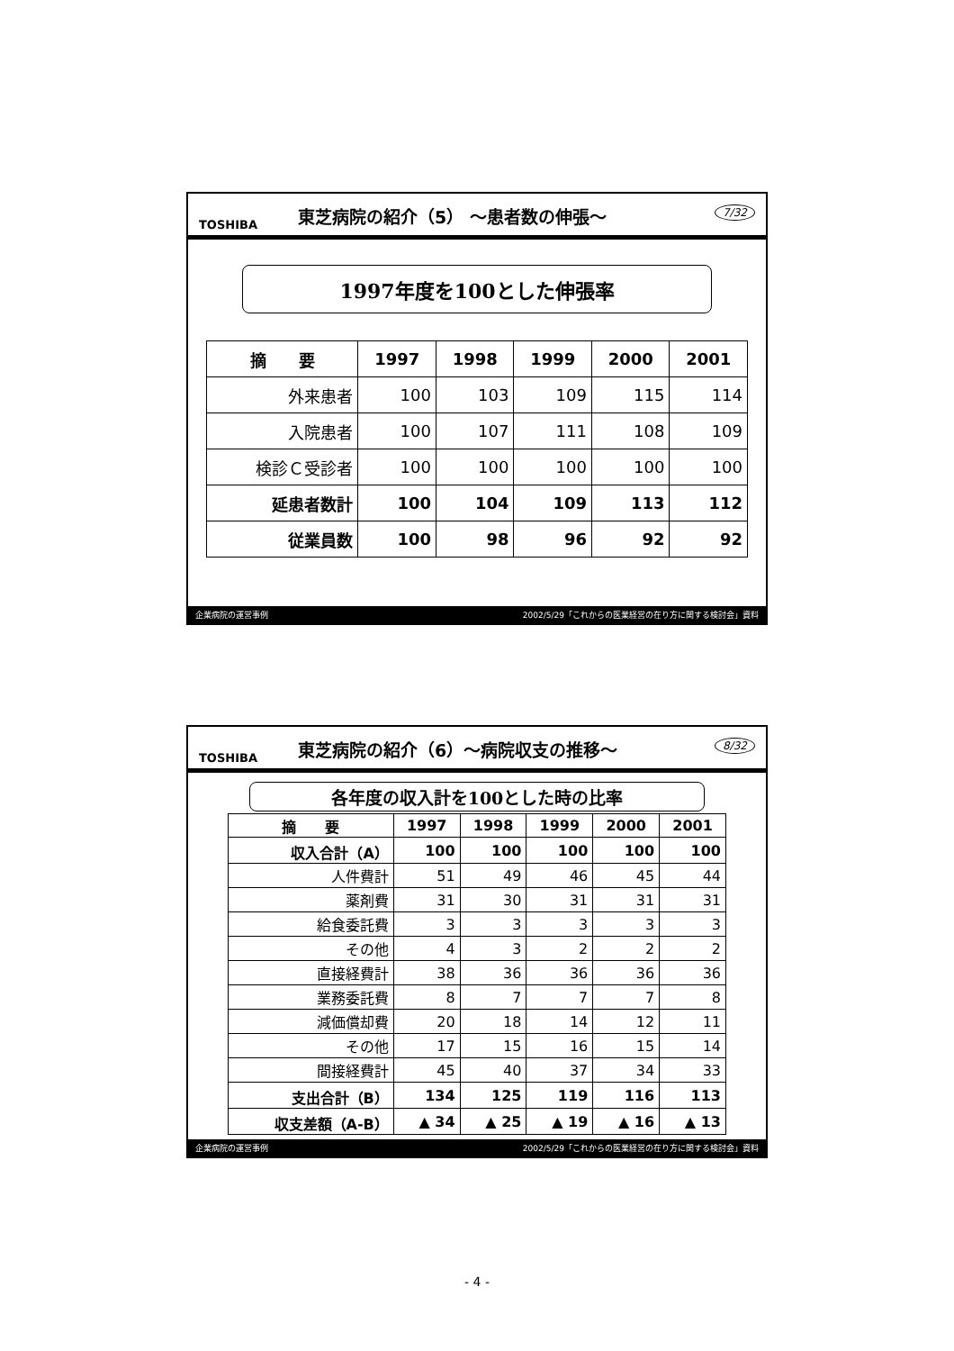TOSHIBA
東芝病院の紹介（5） ～患者数の伸張～
7/32
1997年度を100とした伸張率
| 摘 要 | 1997 | 1998 | 1999 | 2000 | 2001 |
| --- | --- | --- | --- | --- | --- |
| 外来患者 | 100 | 103 | 109 | 115 | 114 |
| 入院患者 | 100 | 107 | 111 | 108 | 109 |
| 検診Ｃ受診者 | 100 | 100 | 100 | 100 | 100 |
| 延患者数計 | 100 | 104 | 109 | 113 | 112 |
| 従業員数 | 100 | 98 | 96 | 92 | 92 |
企業病院の運営事例 2002/5/29「これからの医業経営の在り方に関する検討会」資料
TOSHIBA
東芝病院の紹介（6）～病院収支の推移～
8/32
各年度の収入計を100とした時の比率
| 摘 要 | 1997 | 1998 | 1999 | 2000 | 2001 |
| --- | --- | --- | --- | --- | --- |
| 収入合計（A） | 100 | 100 | 100 | 100 | 100 |
| 人件費計 | 51 | 49 | 46 | 45 | 44 |
| 薬剤費 | 31 | 30 | 31 | 31 | 31 |
| 給食委託費 | 3 | 3 | 3 | 3 | 3 |
| その他 | 4 | 3 | 2 | 2 | 2 |
| 直接経費計 | 38 | 36 | 36 | 36 | 36 |
| 業務委託費 | 8 | 7 | 7 | 7 | 8 |
| 減価償却費 | 20 | 18 | 14 | 12 | 11 |
| その他 | 17 | 15 | 16 | 15 | 14 |
| 間接経費計 | 45 | 40 | 37 | 34 | 33 |
| 支出合計（B） | 134 | 125 | 119 | 116 | 113 |
| 収支差額（A-B） | ▲ 34 | ▲ 25 | ▲ 19 | ▲ 16 | ▲ 13 |
企業病院の運営事例 2002/5/29「これからの医業経営の在り方に関する検討会」資料
- 4 -